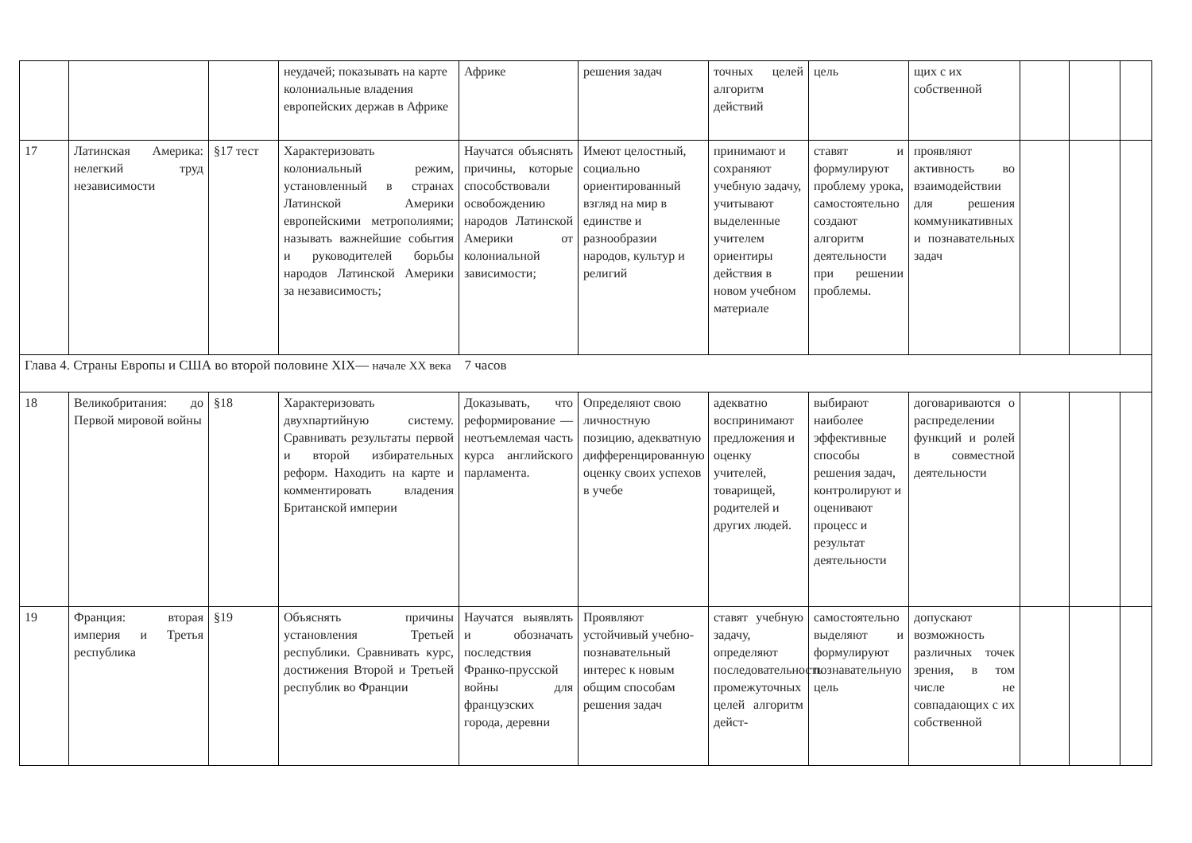| | | | неудачей; показывать на карте колониальные владения европейских держав в Африке | Африке | решения задач | точных целей алгоритм действий | цель | щих с их собственной | | | |
| 17 | Латинская Америка: нелегкий труд независимости | §17 тест | Характеризовать колониальный режим, установленный в странах Латинской Америки европейскими метрополиями; называть важнейшие события и руководителей борьбы народов Латинской Америки за независимость; | Научатся объяснять причины, которые способствовали освобождению народов Латинской Америки от колониальной зависимости; | Имеют целостный, социально ориентированный взгляд на мир в единстве и разнообразии народов, культур и религий | принимают и сохраняют учебную задачу, учитывают выделенные учителем ориентиры действия в новом учебном материале | ставят и формулируют проблему урока, самостоятельно создают алгоритм деятельности при решении проблемы. | проявляют активность во взаимодействии для решения коммуникативных и познавательных задач | | | |
| Глава 4. Страны Европы и США во второй половине XIX— начале XX века 7 часов | | | | | | | | | | | |
| 18 | Великобритания: до Первой мировой войны | §18 | Характеризовать двухпартийную систему. Сравнивать результаты первой и второй избирательных реформ. Находить на карте и комментировать владения Британской империи | Доказывать, что реформирование — неотъемлемая часть курса английского парламента. | Определяют свою личностную позицию, адекватную дифференцированную оценку своих успехов в учебе | адекватно воспринимают предложения и оценку учителей, товарищей, родителей и других людей. | выбирают наиболее эффективные способы решения задач, контролируют и оценивают процесс и результат деятельности | договариваются о распределении функций и ролей в совместной деятельности | | | |
| 19 | Франция: вторая империя и Третья республика | §19 | Объяснять причины установления Третьей республики. Сравнивать курс, достижения Второй и Третьей республик во Франции | Научатся выявлять и обозначать последствия Франко-прусской войны для французских города, деревни | Проявляют устойчивый учебно-познавательный интерес к новым общим способам решения задач | ставят учебную задачу, определяют последовательность промежуточных целей алгоритм дейст- | самостоятельно выделяют и формулируют познавательную цель | допускают возможность различных точек зрения, в том числе не совпадающих с их собственной | | | |